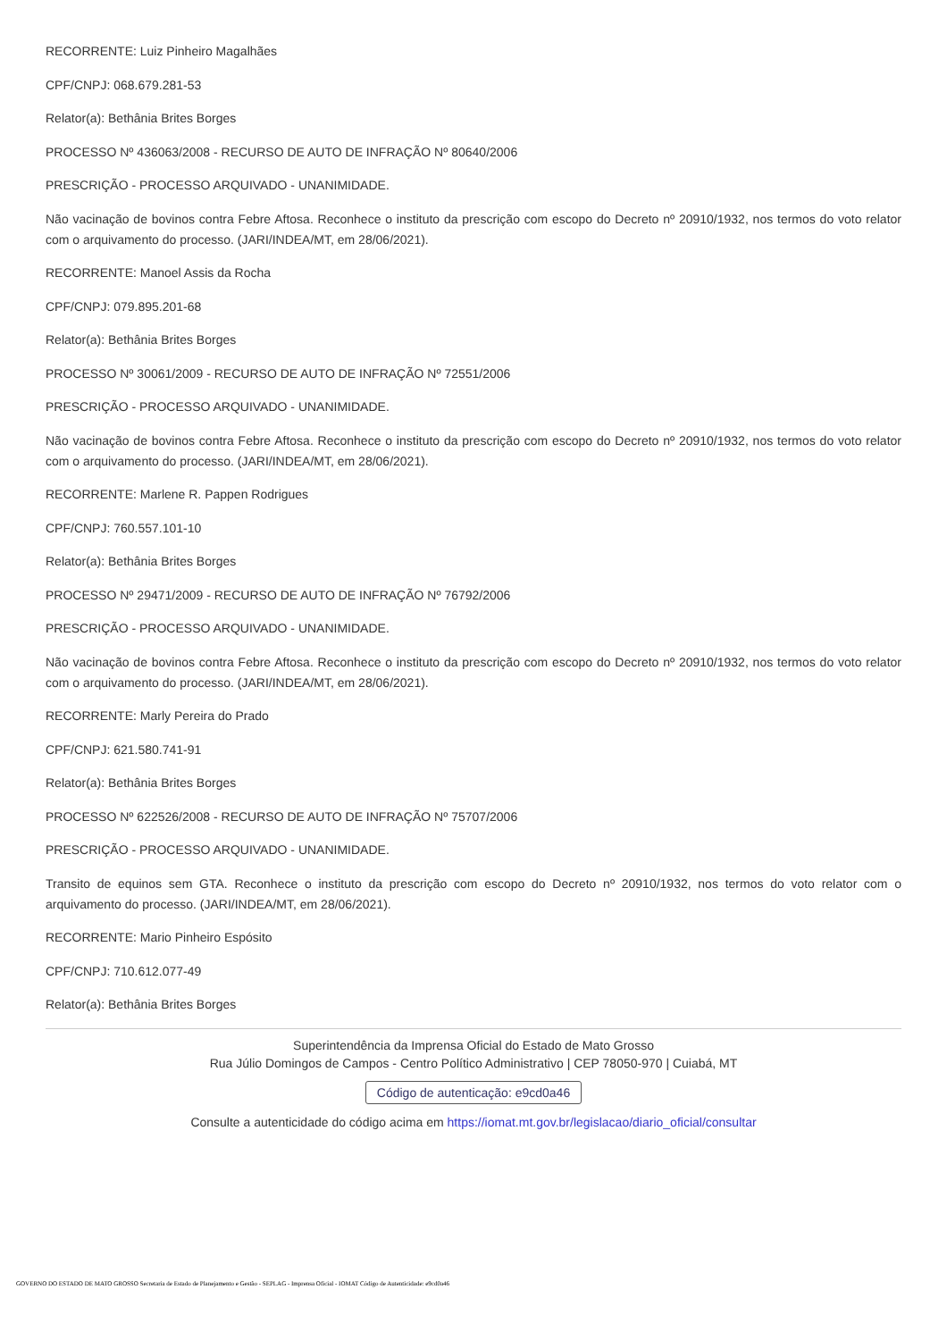RECORRENTE: Luiz Pinheiro Magalhães
CPF/CNPJ: 068.679.281-53
Relator(a): Bethânia Brites Borges
PROCESSO Nº 436063/2008 - RECURSO DE AUTO DE INFRAÇÃO Nº 80640/2006
PRESCRIÇÃO - PROCESSO ARQUIVADO - UNANIMIDADE.
Não vacinação de bovinos contra Febre Aftosa. Reconhece o instituto da prescrição com escopo do Decreto nº 20910/1932, nos termos do voto relator com o arquivamento do processo. (JARI/INDEA/MT, em 28/06/2021).
RECORRENTE: Manoel Assis da Rocha
CPF/CNPJ: 079.895.201-68
Relator(a): Bethânia Brites Borges
PROCESSO Nº 30061/2009 - RECURSO DE AUTO DE INFRAÇÃO Nº 72551/2006
PRESCRIÇÃO - PROCESSO ARQUIVADO - UNANIMIDADE.
Não vacinação de bovinos contra Febre Aftosa. Reconhece o instituto da prescrição com escopo do Decreto nº 20910/1932, nos termos do voto relator com o arquivamento do processo. (JARI/INDEA/MT, em 28/06/2021).
RECORRENTE: Marlene R. Pappen Rodrigues
CPF/CNPJ: 760.557.101-10
Relator(a): Bethânia Brites Borges
PROCESSO Nº 29471/2009 - RECURSO DE AUTO DE INFRAÇÃO Nº 76792/2006
PRESCRIÇÃO - PROCESSO ARQUIVADO - UNANIMIDADE.
Não vacinação de bovinos contra Febre Aftosa. Reconhece o instituto da prescrição com escopo do Decreto nº 20910/1932, nos termos do voto relator com o arquivamento do processo. (JARI/INDEA/MT, em 28/06/2021).
RECORRENTE: Marly Pereira do Prado
CPF/CNPJ: 621.580.741-91
Relator(a): Bethânia Brites Borges
PROCESSO Nº 622526/2008 - RECURSO DE AUTO DE INFRAÇÃO Nº 75707/2006
PRESCRIÇÃO - PROCESSO ARQUIVADO - UNANIMIDADE.
Transito de equinos sem GTA. Reconhece o instituto da prescrição com escopo do Decreto nº 20910/1932, nos termos do voto relator com o arquivamento do processo. (JARI/INDEA/MT, em 28/06/2021).
RECORRENTE: Mario Pinheiro Espósito
CPF/CNPJ: 710.612.077-49
Relator(a): Bethânia Brites Borges
Superintendência da Imprensa Oficial do Estado de Mato Grosso
Rua Júlio Domingos de Campos - Centro Político Administrativo | CEP 78050-970 | Cuiabá, MT
Código de autenticação: e9cd0a46
Consulte a autenticidade do código acima em https://iomat.mt.gov.br/legislacao/diario_oficial/consultar
GOVERNO DO ESTADO DE MATO GROSSO Secretaria de Estado de Planejamento e Gestão - SEPLAG - Imprensa Oficial - IOMAT Código de Autenticidade: e9cd0a46